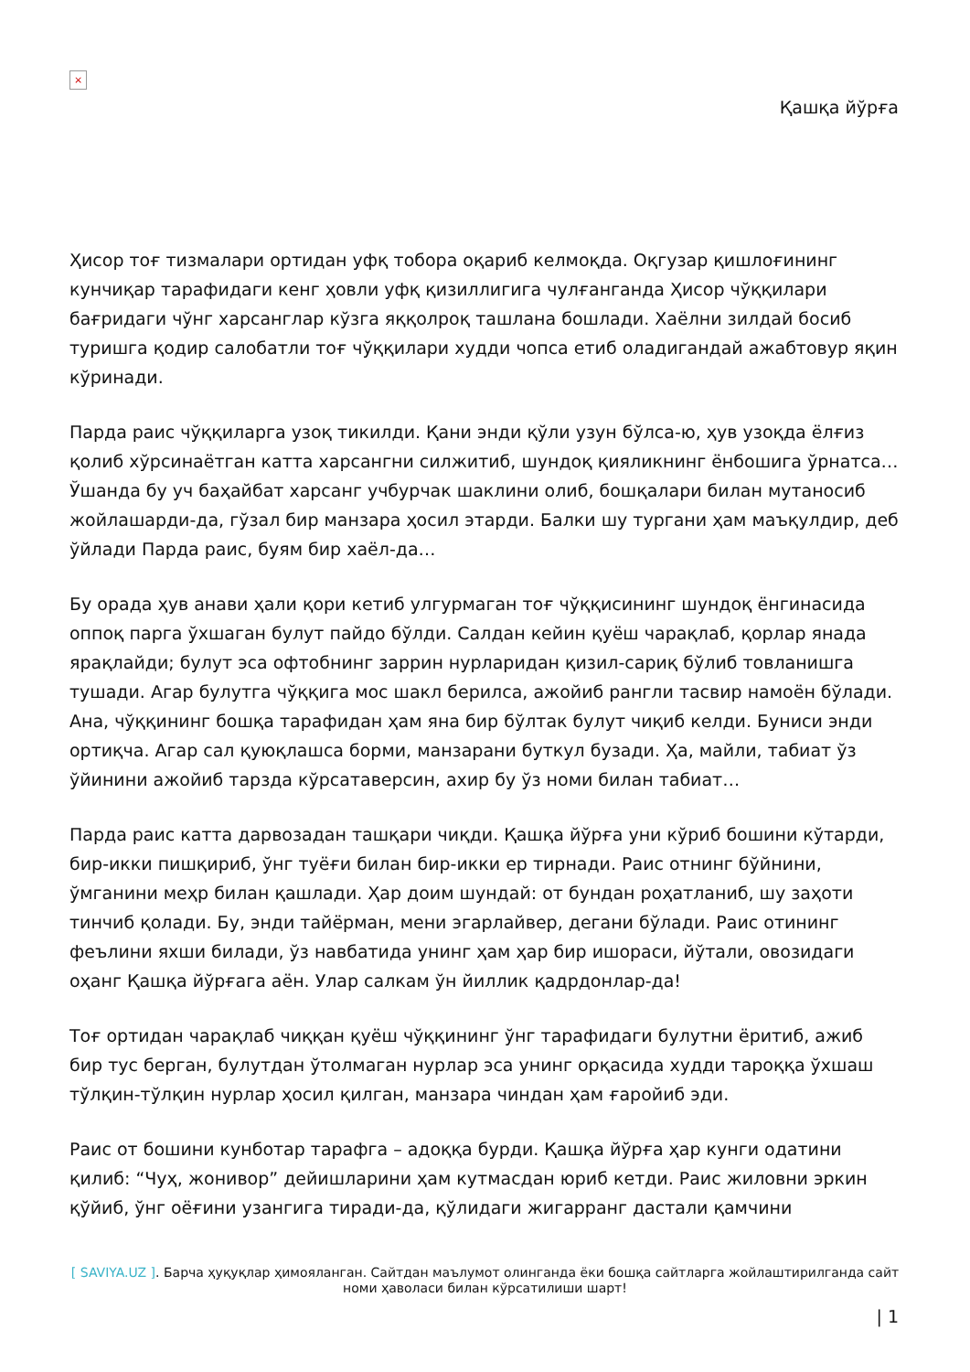×
Қашқа йўрға
Ҳисор тоғ тизмалари ортидан уфқ тобора оқариб келмоқда. Оқгузар қишлоғининг кунчиқар тарафидаги кенг ҳовли уфқ қизиллигига чулғанганда Ҳисор чўққилари бағридаги чўнг харсанглар кўзга яққолроқ ташлана бошлади. Хаёлни зилдай босиб туришга қодир салобатли тоғ чўққилари худди чопса етиб оладигандай ажабтовур яқин кўринади.
Парда раис чўққиларга узоқ тикилди. Қани энди қўли узун бўлса-ю, ҳув узоқда ёлғиз қолиб хўрсинаётган катта харсангни силжитиб, шундоқ қияликнинг ёнбошига ўрнатса… Ўшанда бу уч баҳайбат харсанг учбурчак шаклини олиб, бошқалари билан мутаносиб жойлашарди-да, гўзал бир манзара ҳосил этарди. Балки шу тургани ҳам маъқулдир, деб ўйлади Парда раис, буям бир хаёл-да…
Бу орада ҳув анави ҳали қори кетиб улгурмаган тоғ чўққисининг шундоқ ёнгинасида оппоқ парга ўхшаган булут пайдо бўлди. Салдан кейин қуёш чарақлаб, қорлар янада ярақлайди; булут эса офтобнинг заррин нурларидан қизил-сариқ бўлиб товланишга тушади. Агар булутга чўққига мос шакл берилса, ажойиб рангли тасвир намоён бўлади. Ана, чўққининг бошқа тарафидан ҳам яна бир бўлтак булут чиқиб келди. Буниси энди ортиқча. Агар сал қуюқлашса борми, манзарани буткул бузади. Ҳа, майли, табиат ўз ўйинини ажойиб тарзда кўрсатаверсин, ахир бу ўз номи билан табиат…
Парда раис катта дарвозадан ташқари чиқди. Қашқа йўрға уни кўриб бошини кўтарди, бир-икки пишқириб, ўнг туёғи билан бир-икки ер тирнади. Раис отнинг бўйнини, ўмганини меҳр билан қашлади. Ҳар доим шундай: от бундан роҳатланиб, шу заҳоти тинчиб қолади. Бу, энди тайёрман, мени эгарлайвер, дегани бўлади. Раис отининг феълини яхши билади, ўз навбатида унинг ҳам ҳар бир ишораси, йўтали, овозидаги оҳанг Қашқа йўрғага аён. Улар салкам ўн йиллик қадрдонлар-да!
Тоғ ортидан чарақлаб чиққан қуёш чўққининг ўнг тарафидаги булутни ёритиб, ажиб бир тус берган, булутдан ўтолмаган нурлар эса унинг орқасида худди тароққа ўхшаш тўлқин-тўлқин нурлар ҳосил қилган, манзара чиндан ҳам ғаройиб эди.
Раис от бошини кунботар тарафга – адоққа бурди. Қашқа йўрға ҳар кунги одатини қилиб: “Чуҳ, жонивор” дейишларини ҳам кутмасдан юриб кетди. Раис жиловни эркин қўйиб, ўнг оёғини узангига тиради-да, қўлидаги жигарранг дастали қамчини
[ SAVIYA.UZ ]. Барча ҳуқуқлар ҳимояланган. Сайтдан маълумот олинганда ёки бошқа сайтларга жойлаштирилганда сайт номи ҳаволаси билан кўрсатилиши шарт!
| 1